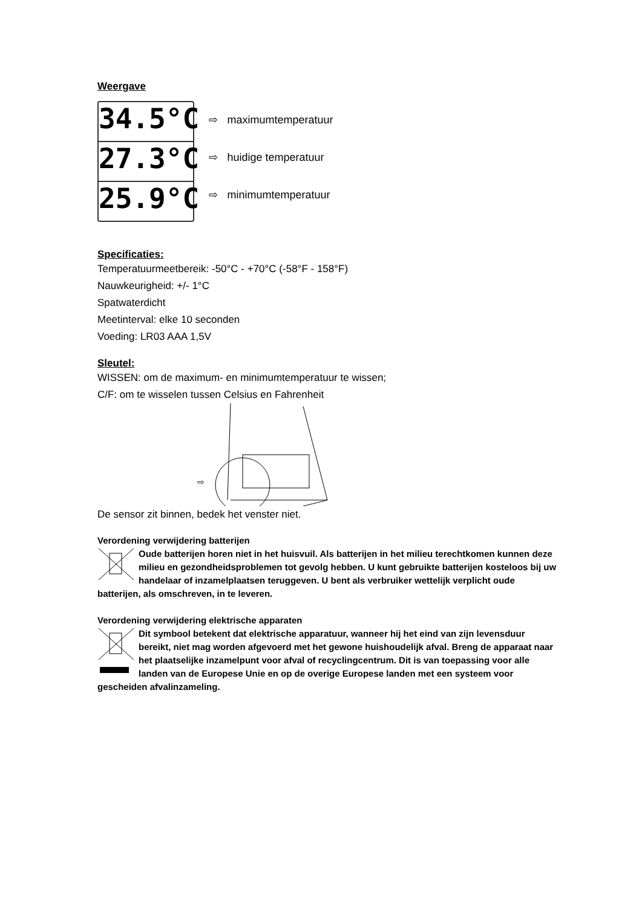Weergave
34.5°C
27.3°C
25.9°C
⇨ maximumtemperatuur
⇨ huidige temperatuur
⇨ minimumtemperatuur
Specificaties:
Temperatuurmeetbereik: -50°C - +70°C (-58°F - 158°F)
Nauwkeurigheid: +/- 1°C
Spatwaterdicht
Meetinterval: elke 10 seconden
Voeding: LR03 AAA 1,5V
Sleutel:
WISSEN: om de maximum- en minimumtemperatuur te wissen;
C/F: om te wisselen tussen Celsius en Fahrenheit
⇨
De sensor zit binnen, bedek het venster niet.
Verordening verwijdering batterijen
Oude batterijen horen niet in het huisvuil. Als batterijen in het milieu terechtkomen kunnen deze milieu en gezondheidsproblemen tot gevolg hebben. U kunt gebruikte batterijen kosteloos bij uw handelaar of inzamelplaatsen teruggeven. U bent als verbruiker wettelijk verplicht oude batterijen, als omschreven, in te leveren.
Verordening verwijdering elektrische apparaten
Dit symbool betekent dat elektrische apparatuur, wanneer hij het eind van zijn levensduur bereikt, niet mag worden afgevoerd met het gewone huishoudelijk afval. Breng de apparaat naar het plaatselijke inzamelpunt voor afval of recyclingcentrum. Dit is van toepassing voor alle landen van de Europese Unie en op de overige Europese landen met een systeem voor gescheiden afvalinzameling.